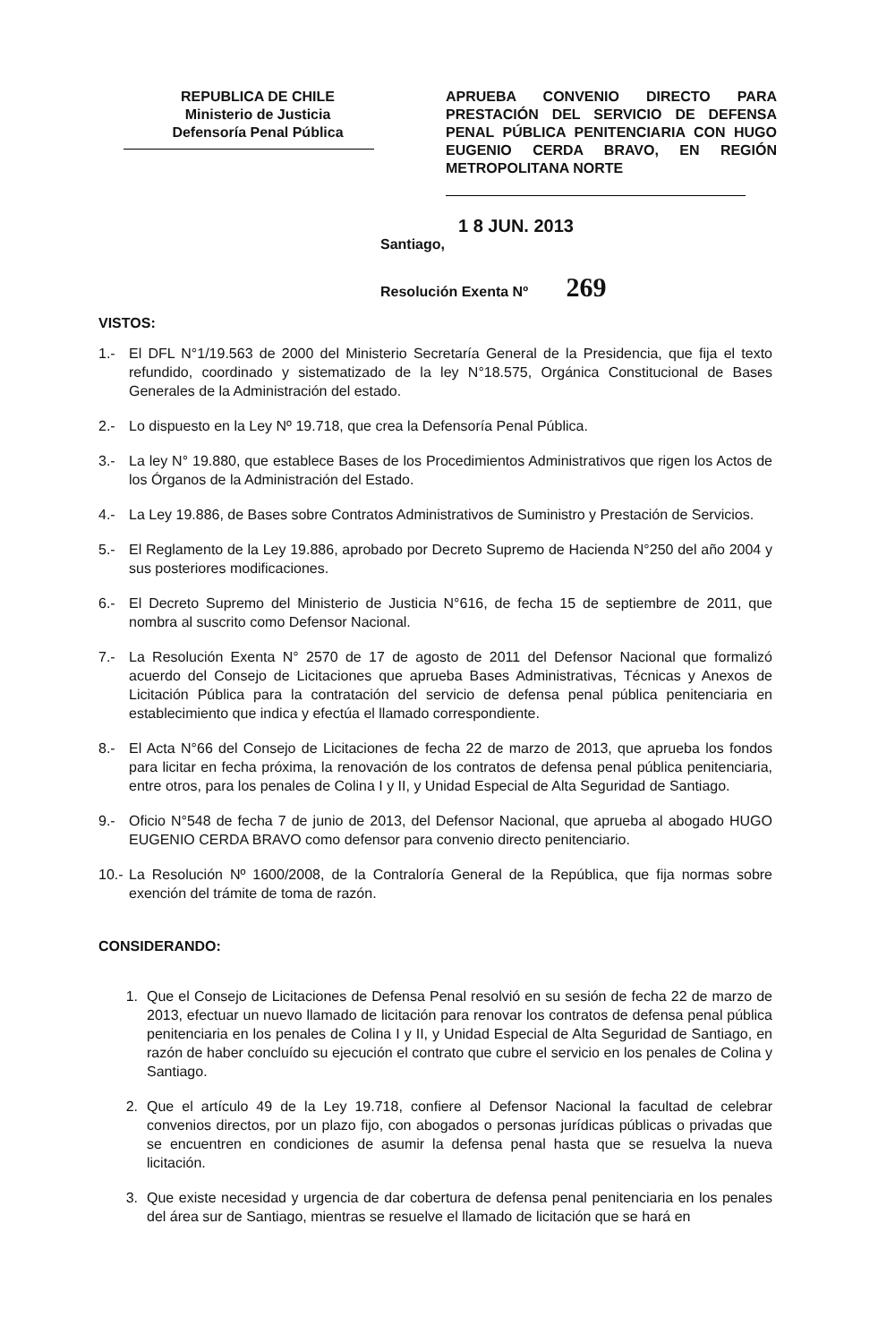REPUBLICA DE CHILE
Ministerio de Justicia
Defensoría Penal Pública
APRUEBA CONVENIO DIRECTO PARA PRESTACIÓN DEL SERVICIO DE DEFENSA PENAL PÚBLICA PENITENCIARIA CON HUGO EUGENIO CERDA BRAVO, EN REGIÓN METROPOLITANA NORTE
1 8 JUN. 2013
Santiago,
Resolución Exenta Nº 269
VISTOS:
1.- El DFL N°1/19.563 de 2000 del Ministerio Secretaría General de la Presidencia, que fija el texto refundido, coordinado y sistematizado de la ley N°18.575, Orgánica Constitucional de Bases Generales de la Administración del estado.
2.- Lo dispuesto en la Ley Nº 19.718, que crea la Defensoría Penal Pública.
3.- La ley N° 19.880, que establece Bases de los Procedimientos Administrativos que rigen los Actos de los Órganos de la Administración del Estado.
4.- La Ley 19.886, de Bases sobre Contratos Administrativos de Suministro y Prestación de Servicios.
5.- El Reglamento de la Ley 19.886, aprobado por Decreto Supremo de Hacienda N°250 del año 2004 y sus posteriores modificaciones.
6.- El Decreto Supremo del Ministerio de Justicia N°616, de fecha 15 de septiembre de 2011, que nombra al suscrito como Defensor Nacional.
7.- La Resolución Exenta N° 2570 de 17 de agosto de 2011 del Defensor Nacional que formalizó acuerdo del Consejo de Licitaciones que aprueba Bases Administrativas, Técnicas y Anexos de Licitación Pública para la contratación del servicio de defensa penal pública penitenciaria en establecimiento que indica y efectúa el llamado correspondiente.
8.- El Acta N°66 del Consejo de Licitaciones de fecha 22 de marzo de 2013, que aprueba los fondos para licitar en fecha próxima, la renovación de los contratos de defensa penal pública penitenciaria, entre otros, para los penales de Colina I y II, y Unidad Especial de Alta Seguridad de Santiago.
9.- Oficio N°548 de fecha 7 de junio de 2013, del Defensor Nacional, que aprueba al abogado HUGO EUGENIO CERDA BRAVO como defensor para convenio directo penitenciario.
10.-
La Resolución Nº 1600/2008, de la Contraloría General de la República, que fija normas sobre exención del trámite de toma de razón.
CONSIDERANDO:
1. Que el Consejo de Licitaciones de Defensa Penal resolvió en su sesión de fecha 22 de marzo de 2013, efectuar un nuevo llamado de licitación para renovar los contratos de defensa penal pública penitenciaria en los penales de Colina I y II, y Unidad Especial de Alta Seguridad de Santiago, en razón de haber concluído su ejecución el contrato que cubre el servicio en los penales de Colina y Santiago.
2. Que el artículo 49 de la Ley 19.718, confiere al Defensor Nacional la facultad de celebrar convenios directos, por un plazo fijo, con abogados o personas jurídicas públicas o privadas que se encuentren en condiciones de asumir la defensa penal hasta que se resuelva la nueva licitación.
3. Que existe necesidad y urgencia de dar cobertura de defensa penal penitenciaria en los penales del área sur de Santiago, mientras se resuelve el llamado de licitación que se hará en